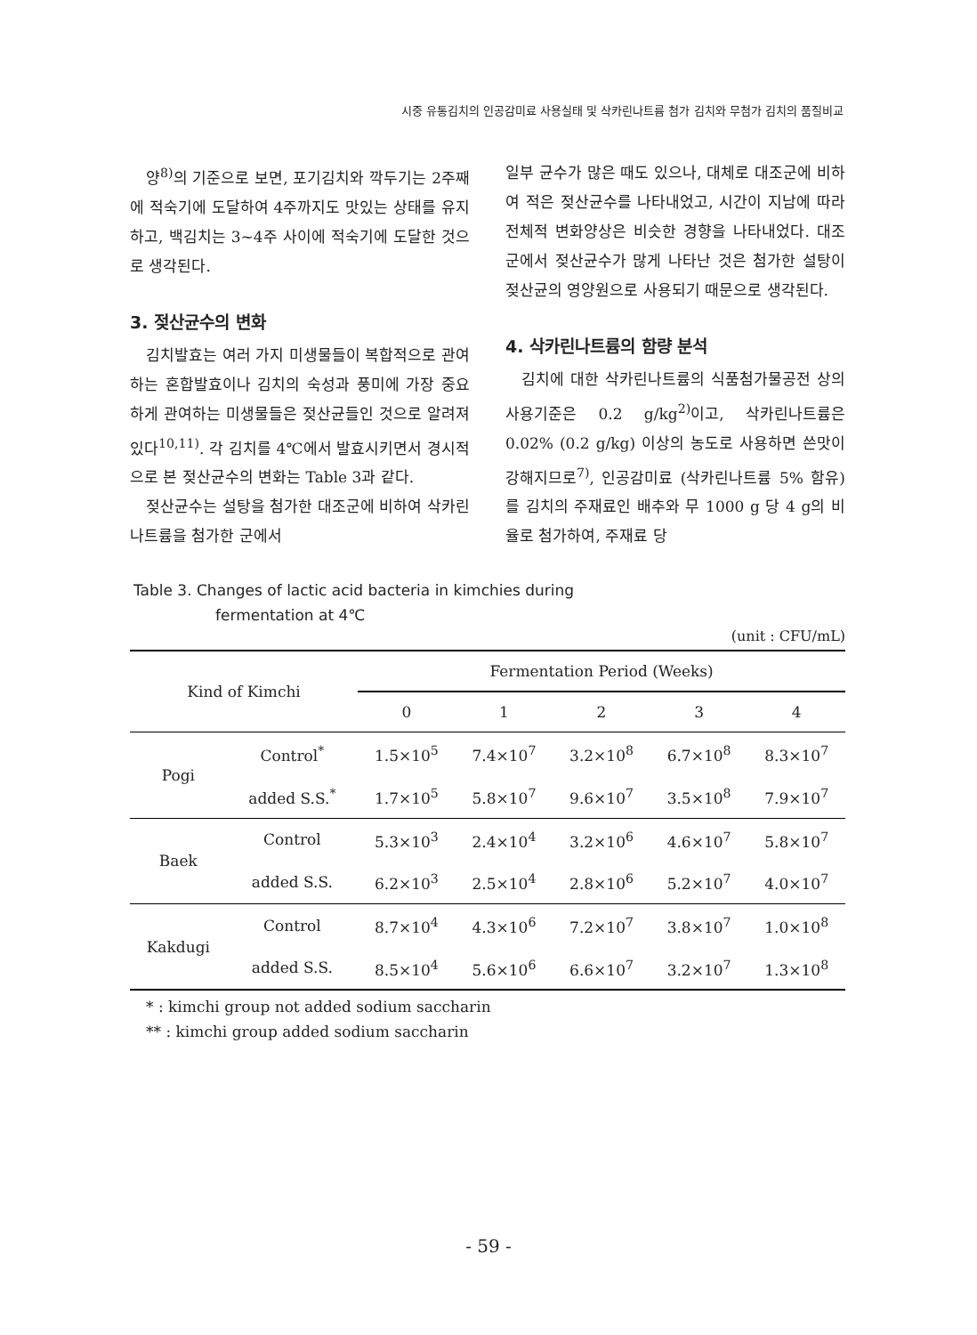시중 유통김치의 인공감미료 사용실태 및 삭카린나트륨 첨가 김치와 무첨가 김치의 품질비교
양<sup>8)</sup>의 기준으로 보면, 포기김치와 깍두기는 2주째에 적숙기에 도달하여 4주까지도 맛있는 상태를 유지하고, 백김치는 3~4주 사이에 적숙기에 도달한 것으로 생각된다.
3. 젖산균수의 변화
김치발효는 여러 가지 미생물들이 복합적으로 관여하는 혼합발효이나 김치의 숙성과 풍미에 가장 중요하게 관여하는 미생물들은 젖산균들인 것으로 알려져 있다<sup>10,11)</sup>. 각 김치를 4℃에서 발효시키면서 경시적으로 본 젖산균수의 변화는 Table 3과 같다.
젖산균수는 설탕을 첨가한 대조군에 비하여 삭카린나트륨을 첨가한 군에서
일부 균수가 많은 때도 있으나, 대체로 대조군에 비하여 적은 젖산균수를 나타내었고, 시간이 지남에 따라 전체적 변화양상은 비슷한 경향을 나타내었다. 대조군에서 젖산균수가 많게 나타난 것은 첨가한 설탕이 젖산균의 영양원으로 사용되기 때문으로 생각된다.
4. 삭카린나트륨의 함량 분석
김치에 대한 삭카린나트륨의 식품첨가물공전 상의 사용기준은 0.2 g/kg<sup>2)</sup>이고, 삭카린나트륨은 0.02% (0.2 g/kg) 이상의 농도로 사용하면 쓴맛이 강해지므로<sup>7)</sup>, 인공감미료 (삭카린나트륨 5% 함유)를 김치의 주재료인 배추와 무 1000 g 당 4 g의 비율로 첨가하여, 주재료 당
Table 3. Changes of lactic acid bacteria in kimchies during
fermentation at 4℃
(unit : CFU/mL)
| Kind of Kimchi | | Fermentation Period (Weeks) | | | | |
| --- | --- | --- | --- | --- | --- | --- |
| | | 0 | 1 | 2 | 3 | 4 |
| Pogi | Control<sup>*</sup> | 1.5×10<sup>5</sup> | 7.4×10<sup>7</sup> | 3.2×10<sup>8</sup> | 6.7×10<sup>8</sup> | 8.3×10<sup>7</sup> |
| | added S.S.<sup>*</sup> | 1.7×10<sup>5</sup> | 5.8×10<sup>7</sup> | 9.6×10<sup>7</sup> | 3.5×10<sup>8</sup> | 7.9×10<sup>7</sup> |
| Baek | Control | 5.3×10<sup>3</sup> | 2.4×10<sup>4</sup> | 3.2×10<sup>6</sup> | 4.6×10<sup>7</sup> | 5.8×10<sup>7</sup> |
| | added S.S. | 6.2×10<sup>3</sup> | 2.5×10<sup>4</sup> | 2.8×10<sup>6</sup> | 5.2×10<sup>7</sup> | 4.0×10<sup>7</sup> |
| Kakdugi | Control | 8.7×10<sup>4</sup> | 4.3×10<sup>6</sup> | 7.2×10<sup>7</sup> | 3.8×10<sup>7</sup> | 1.0×10<sup>8</sup> |
| | added S.S. | 8.5×10<sup>4</sup> | 5.6×10<sup>6</sup> | 6.6×10<sup>7</sup> | 3.2×10<sup>7</sup> | 1.3×10<sup>8</sup> |
* : kimchi group not added sodium saccharin
** : kimchi group added sodium saccharin
- 59 -